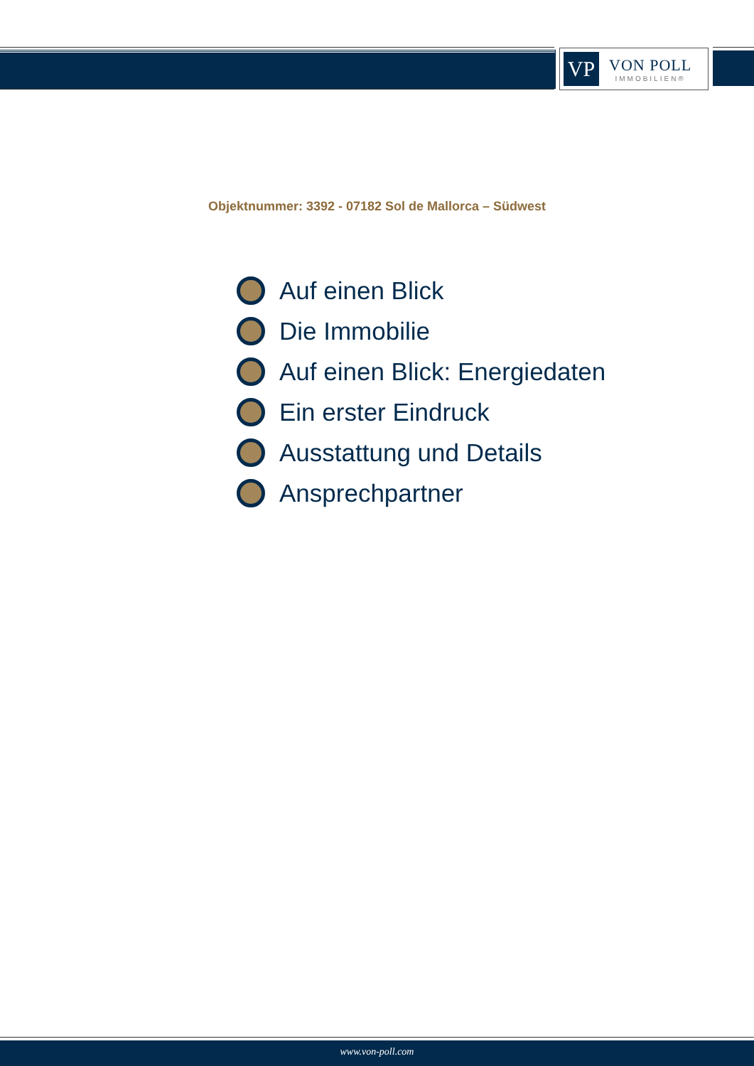VP
VON POLL
IMMOBILIEN®
Objektnummer: 3392 - 07182 Sol de Mallorca – Südwest
Auf einen Blick
Die Immobilie
Auf einen Blick: Energiedaten
Ein erster Eindruck
Ausstattung und Details
Ansprechpartner
www.von-poll.com